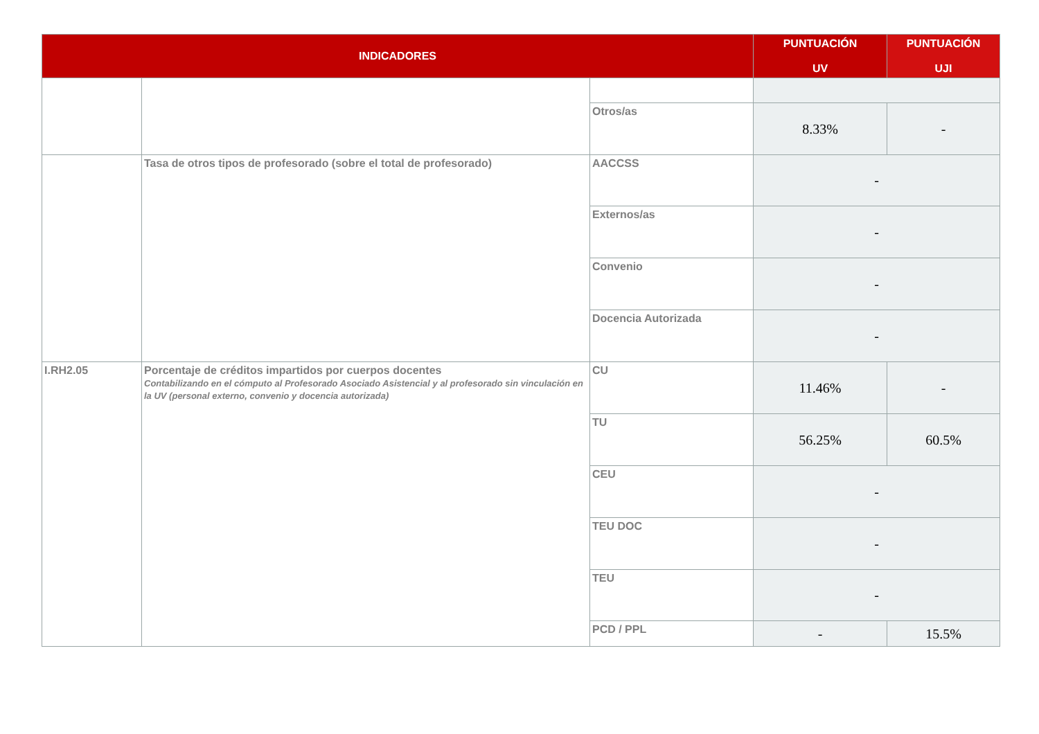| INDICADORES | | | PUNTUACIÓN UV | PUNTUACIÓN UJI |
| --- | --- | --- | --- | --- |
| | | Otros/as | 8.33% | - |
| | Tasa de otros tipos de profesorado (sobre el total de profesorado) | AACCSS | - | |
| | | Externos/as | - | |
| | | Convenio | - | |
| | | Docencia Autorizada | - | |
| I.RH2.05 | Porcentaje de créditos impartidos por cuerpos docentes Contabilizando en el cómputo al Profesorado Asociado Asistencial y al profesorado sin vinculación en la UV (personal externo, convenio y docencia autorizada) | CU | 11.46% | - |
| | | TU | 56.25% | 60.5% |
| | | CEU | - | |
| | | TEU DOC | - | |
| | | TEU | - | |
| | | PCD / PPL | - | 15.5% |